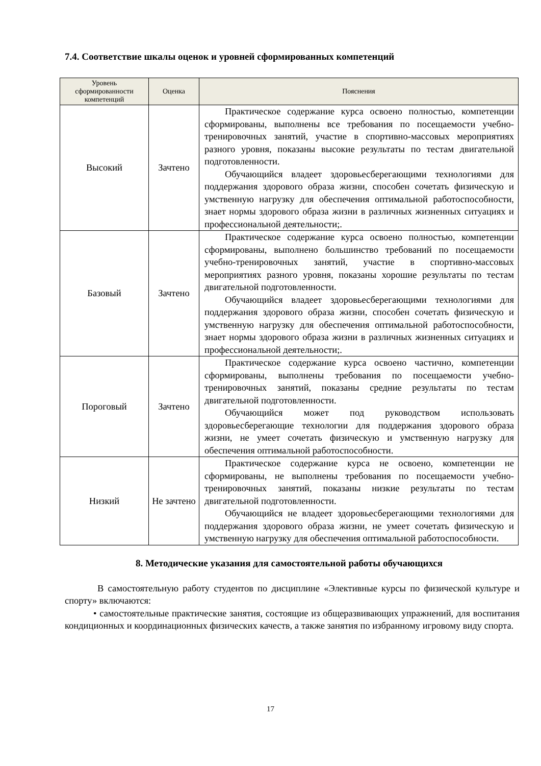7.4. Соответствие шкалы оценок и уровней сформированных компетенций
| Уровень сформированности компетенций | Оценка | Пояснения |
| --- | --- | --- |
| Высокий | Зачтено | Практическое содержание курса освоено полностью, компетенции сформированы, выполнены все требования по посещаемости учебно-тренировочных занятий, участие в спортивно-массовых мероприятиях разного уровня, показаны высокие результаты по тестам двигательной подготовленности. Обучающийся владеет здоровьесберегающими технологиями для поддержания здорового образа жизни, способен сочетать физическую и умственную нагрузку для обеспечения оптимальной работоспособности, знает нормы здорового образа жизни в различных жизненных ситуациях и профессиональной деятельности;. |
| Базовый | Зачтено | Практическое содержание курса освоено полностью, компетенции сформированы, выполнено большинство требований по посещаемости учебно-тренировочных занятий, участие в спортивно-массовых мероприятиях разного уровня, показаны хорошие результаты по тестам двигательной подготовленности. Обучающийся владеет здоровьесберегающими технологиями для поддержания здорового образа жизни, способен сочетать физическую и умственную нагрузку для обеспечения оптимальной работоспособности, знает нормы здорового образа жизни в различных жизненных ситуациях и профессиональной деятельности;. |
| Пороговый | Зачтено | Практическое содержание курса освоено частично, компетенции сформированы, выполнены требования по посещаемости учебно-тренировочных занятий, показаны средние результаты по тестам двигательной подготовленности. Обучающийся может под руководством использовать здоровьесберегающие технологии для поддержания здорового образа жизни, не умеет сочетать физическую и умственную нагрузку для обеспечения оптимальной работоспособности. |
| Низкий | Не зачтено | Практическое содержание курса не освоено, компетенции не сформированы, не выполнены требования по посещаемости учебно-тренировочных занятий, показаны низкие результаты по тестам двигательной подготовленности. Обучающийся не владеет здоровьесберегающими технологиями для поддержания здорового образа жизни, не умеет сочетать физическую и умственную нагрузку для обеспечения оптимальной работоспособности. |
8. Методические указания для самостоятельной работы обучающихся
В самостоятельную работу студентов по дисциплине «Элективные курсы по физической культуре и спорту» включаются:
• самостоятельные практические занятия, состоящие из общеразвивающих упражнений, для воспитания кондиционных и координационных физических качеств, а также занятия по избранному игровому виду спорта.
17